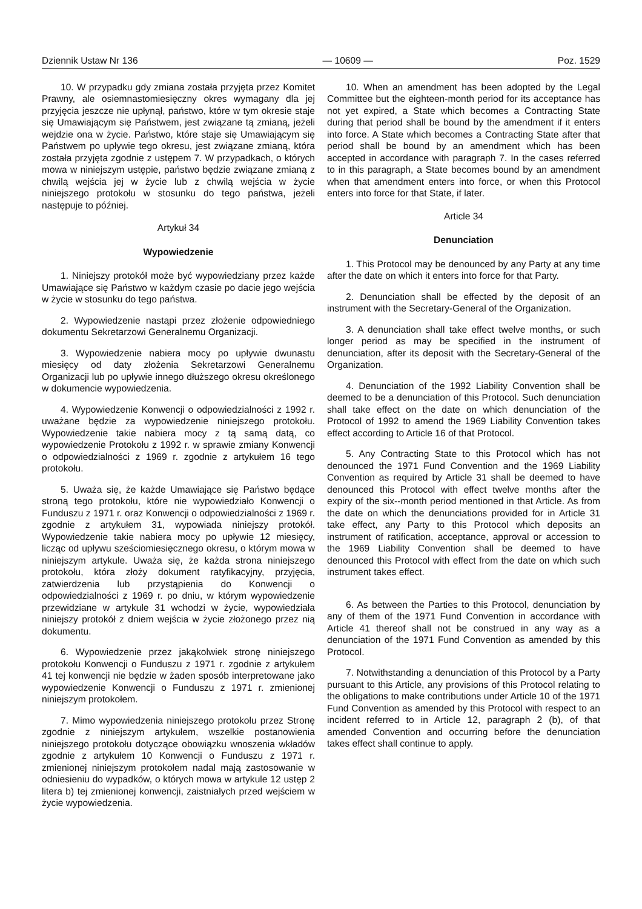Dziennik Ustaw Nr 136 — 10609 — Poz. 1529
10. W przypadku gdy zmiana została przyjęta przez Komitet Prawny, ale osiemnastomiesięczny okres wymagany dla jej przyjęcia jeszcze nie upłynął, państwo, które w tym okresie staje się Umawiającym się Państwem, jest związane tą zmianą, jeżeli wejdzie ona w życie. Państwo, które staje się Umawiającym się Państwem po upływie tego okresu, jest związane zmianą, która została przyjęta zgodnie z ustępem 7. W przypadkach, o których mowa w niniejszym ustępie, państwo będzie związane zmianą z chwilą wejścia jej w życie lub z chwilą wejścia w życie niniejszego protokołu w stosunku do tego państwa, jeżeli następuje to później.
Artykuł 34
Wypowiedzenie
1. Niniejszy protokół może być wypowiedziany przez każde Umawiające się Państwo w każdym czasie po dacie jego wejścia w życie w stosunku do tego państwa.
2. Wypowiedzenie nastąpi przez złożenie odpowiedniego dokumentu Sekretarzowi Generalnemu Organizacji.
3. Wypowiedzenie nabiera mocy po upływie dwunastu miesięcy od daty złożenia Sekretarzowi Generalnemu Organizacji lub po upływie innego dłuższego okresu określonego w dokumencie wypowiedzenia.
4. Wypowiedzenie Konwencji o odpowiedzialności z 1992 r. uważane będzie za wypowiedzenie niniejszego protokołu. Wypowiedzenie takie nabiera mocy z tą samą datą, co wypowiedzenie Protokołu z 1992 r. w sprawie zmiany Konwencji o odpowiedzialności z 1969 r. zgodnie z artykułem 16 tego protokołu.
5. Uważa się, że każde Umawiające się Państwo będące stroną tego protokołu, które nie wypowiedziało Konwencji o Funduszu z 1971 r. oraz Konwencji o odpowiedzialności z 1969 r. zgodnie z artykułem 31, wypowiada niniejszy protokół. Wypowiedzenie takie nabiera mocy po upływie 12 miesięcy, licząc od upływu sześciomiesięcznego okresu, o którym mowa w niniejszym artykule. Uważa się, że każda strona niniejszego protokołu, która złoży dokument ratyfikacyjny, przyjęcia, zatwierdzenia lub przystąpienia do Konwencji o odpowiedzialności z 1969 r. po dniu, w którym wypowiedzenie przewidziane w artykule 31 wchodzi w życie, wypowiedziała niniejszy protokół z dniem wejścia w życie złożonego przez nią dokumentu.
6. Wypowiedzenie przez jakąkolwiek stronę niniejszego protokołu Konwencji o Funduszu z 1971 r. zgodnie z artykułem 41 tej konwencji nie będzie w żaden sposób interpretowane jako wypowiedzenie Konwencji o Funduszu z 1971 r. zmienionej niniejszym protokołem.
7. Mimo wypowiedzenia niniejszego protokołu przez Stronę zgodnie z niniejszym artykułem, wszelkie postanowienia niniejszego protokołu dotyczące obowiązku wnoszenia wkładów zgodnie z artykułem 10 Konwencji o Funduszu z 1971 r. zmienionej niniejszym protokołem nadal mają zastosowanie w odniesieniu do wypadków, o których mowa w artykule 12 ustęp 2 litera b) tej zmienionej konwencji, zaistniałych przed wejściem w życie wypowiedzenia.
10. When an amendment has been adopted by the Legal Committee but the eighteen-month period for its acceptance has not yet expired, a State which becomes a Contracting State during that period shall be bound by the amendment if it enters into force. A State which becomes a Contracting State after that period shall be bound by an amendment which has been accepted in accordance with paragraph 7. In the cases referred to in this paragraph, a State becomes bound by an amendment when that amendment enters into force, or when this Protocol enters into force for that State, if later.
Article 34
Denunciation
1. This Protocol may be denounced by any Party at any time after the date on which it enters into force for that Party.
2. Denunciation shall be effected by the deposit of an instrument with the Secretary-General of the Organization.
3. A denunciation shall take effect twelve months, or such longer period as may be specified in the instrument of denunciation, after its deposit with the Secretary-General of the Organization.
4. Denunciation of the 1992 Liability Convention shall be deemed to be a denunciation of this Protocol. Such denunciation shall take effect on the date on which denunciation of the Protocol of 1992 to amend the 1969 Liability Convention takes effect according to Article 16 of that Protocol.
5. Any Contracting State to this Protocol which has not denounced the 1971 Fund Convention and the 1969 Liability Convention as required by Article 31 shall be deemed to have denounced this Protocol with effect twelve months after the expiry of the six--month period mentioned in that Article. As from the date on which the denunciations provided for in Article 31 take effect, any Party to this Protocol which deposits an instrument of ratification, acceptance, approval or accession to the 1969 Liability Convention shall be deemed to have denounced this Protocol with effect from the date on which such instrument takes effect.
6. As between the Parties to this Protocol, denunciation by any of them of the 1971 Fund Convention in accordance with Article 41 thereof shall not be construed in any way as a denunciation of the 1971 Fund Convention as amended by this Protocol.
7. Notwithstanding a denunciation of this Protocol by a Party pursuant to this Article, any provisions of this Protocol relating to the obligations to make contributions under Article 10 of the 1971 Fund Convention as amended by this Protocol with respect to an incident referred to in Article 12, paragraph 2 (b), of that amended Convention and occurring before the denunciation takes effect shall continue to apply.